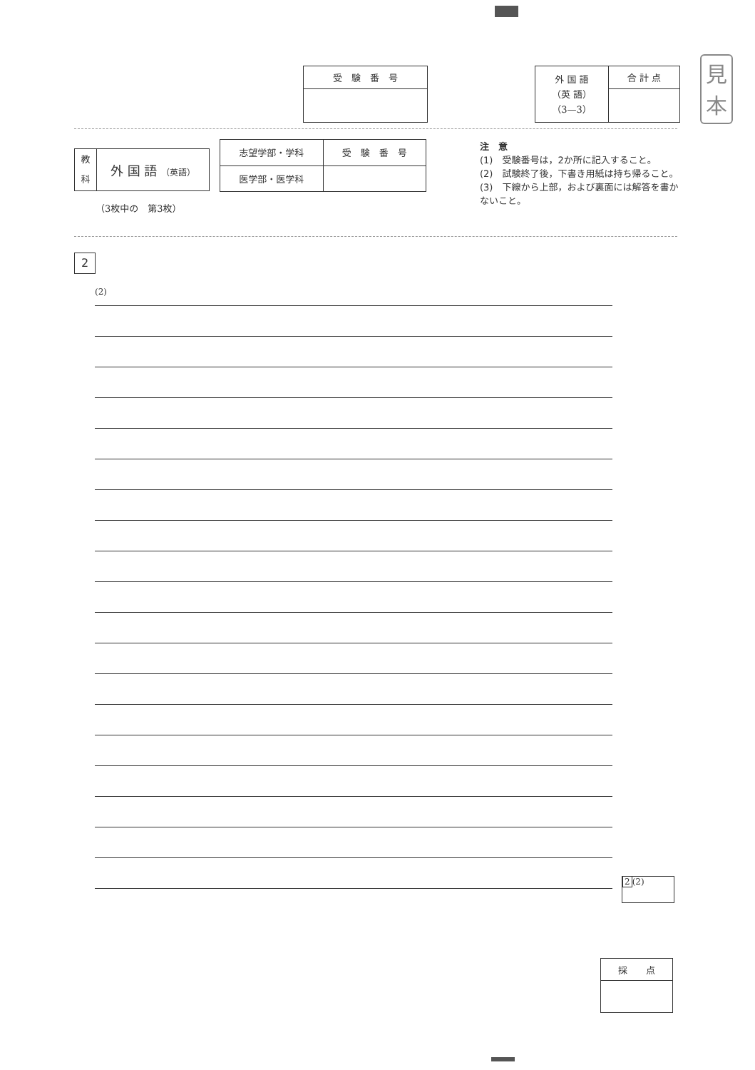| 受 験 番 号 |
| --- |
| 外 国 語 （英 語） （3—3） | 合 計 点 |
見
本
| 教 科 | 外 国 語 （英語） |
（3枚中の　第3枚）
| 志望学部・学科 | 受 験 番 号 |
| --- | --- |
| 医学部・医学科 | |
注　意
(1)　受験番号は，2か所に記入すること。
(2)　試験終了後，下書き用紙は持ち帰ること。
(3)　下線から上部，および裏面には解答を書かないこと。
2
(2)
2(2)
| 採 点 |
| --- |